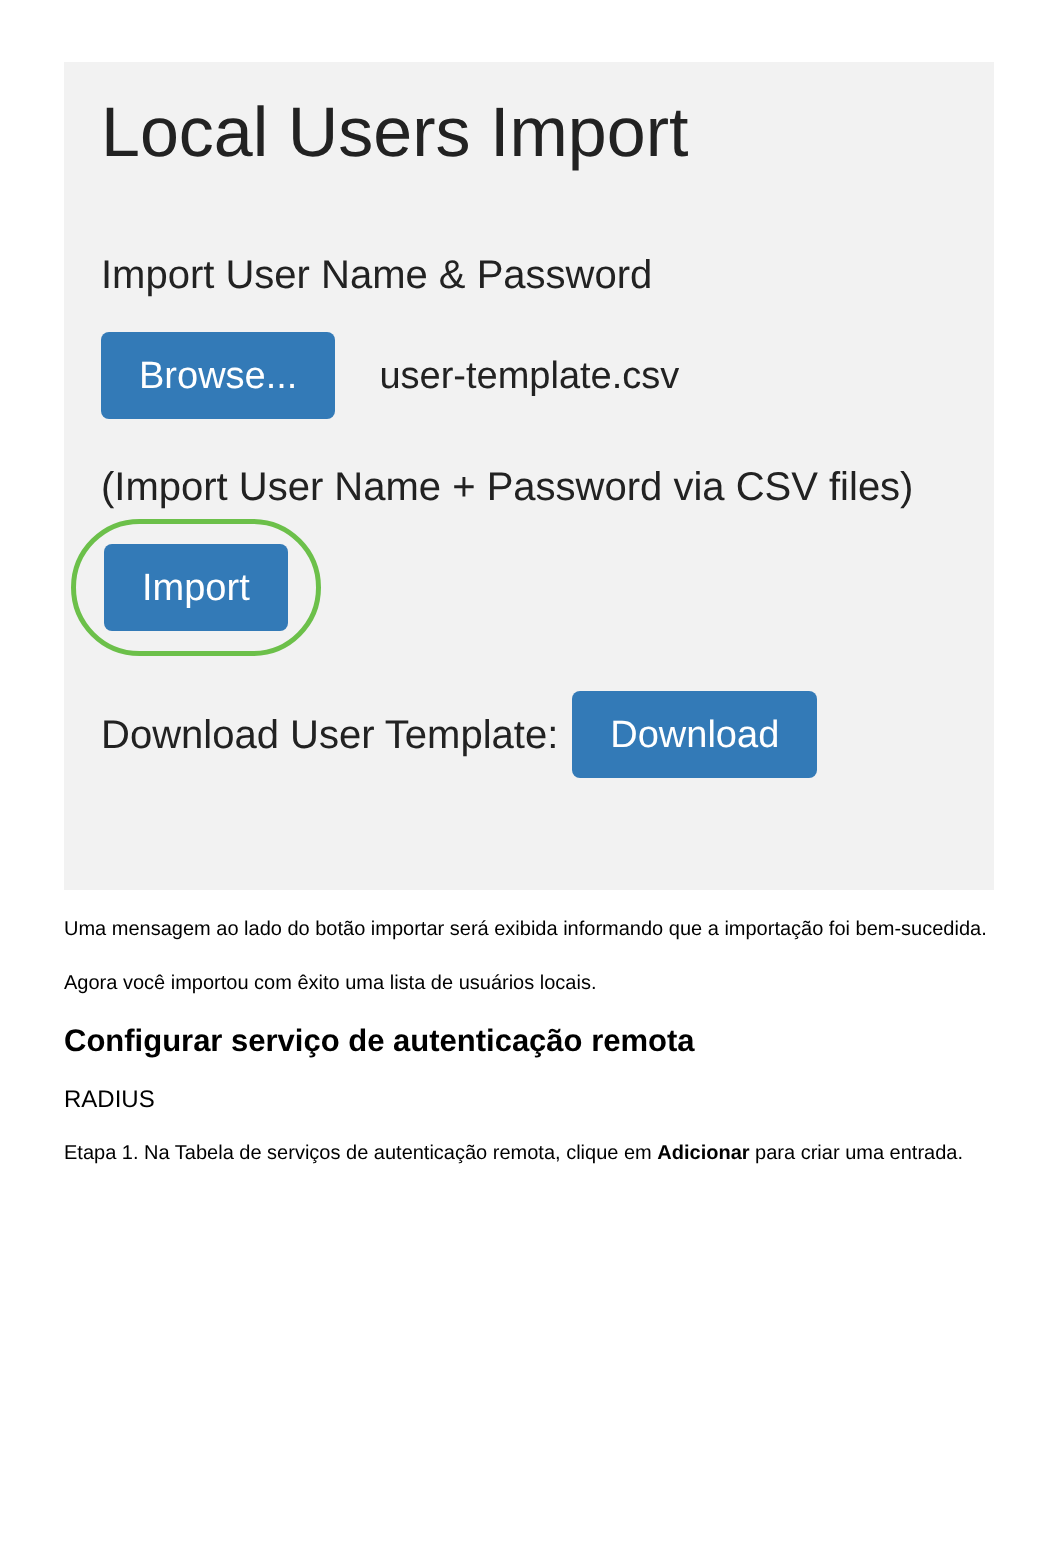Local Users Import
Import User Name & Password
Browse... user-template.csv
(Import User Name + Password via CSV files)
Import
Download User Template: Download
Uma mensagem ao lado do botão importar será exibida informando que a importação foi bem-sucedida.
Agora você importou com êxito uma lista de usuários locais.
Configurar serviço de autenticação remota
RADIUS
Etapa 1. Na Tabela de serviços de autenticação remota, clique em Adicionar para criar uma entrada.